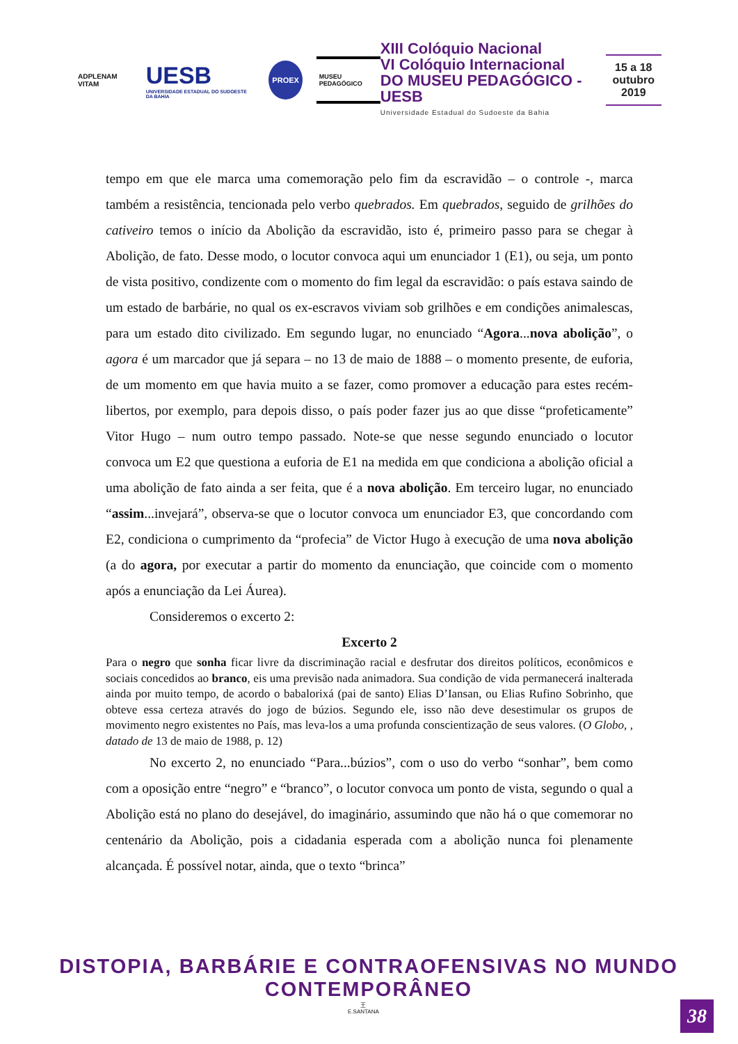ADPLENAM VITAM UESB
UNIVERSIDADE ESTADUAL DO SUDOESTE DA BAHIA
PROEX
MUSEU PEDAGÓGICO
XIII Colóquio Nacional
VI Colóquio Internacional
DO MUSEU PEDAGÓGICO - UESB
Universidade Estadual do Sudoeste da Bahia
15 a 18
outubro
2019
tempo em que ele marca uma comemoração pelo fim da escravidão – o controle -, marca também a resistência, tencionada pelo verbo quebrados. Em quebrados, seguido de grilhões do cativeiro temos o início da Abolição da escravidão, isto é, primeiro passo para se chegar à Abolição, de fato. Desse modo, o locutor convoca aqui um enunciador 1 (E1), ou seja, um ponto de vista positivo, condizente com o momento do fim legal da escravidão: o país estava saindo de um estado de barbárie, no qual os ex-escravos viviam sob grilhões e em condições animalescas, para um estado dito civilizado. Em segundo lugar, no enunciado “Agora...nova abolição”, o agora é um marcador que já separa – no 13 de maio de 1888 – o momento presente, de euforia, de um momento em que havia muito a se fazer, como promover a educação para estes recém-libertos, por exemplo, para depois disso, o país poder fazer jus ao que disse “profeticamente” Vitor Hugo – num outro tempo passado. Note-se que nesse segundo enunciado o locutor convoca um E2 que questiona a euforia de E1 na medida em que condiciona a abolição oficial a uma abolição de fato ainda a ser feita, que é a nova abolição. Em terceiro lugar, no enunciado “assim...invejará”, observa-se que o locutor convoca um enunciador E3, que concordando com E2, condiciona o cumprimento da “profecia” de Victor Hugo à execução de uma nova abolição (a do agora, por executar a partir do momento da enunciação, que coincide com o momento após a enunciação da Lei Áurea).
Consideremos o excerto 2:
Excerto 2
Para o negro que sonha ficar livre da discriminação racial e desfrutar dos direitos políticos, econômicos e sociais concedidos ao branco, eis uma previsão nada animadora. Sua condição de vida permanecerá inalterada ainda por muito tempo, de acordo o babalorixá (pai de santo) Elias D’Iansan, ou Elias Rufino Sobrinho, que obteve essa certeza através do jogo de búzios. Segundo ele, isso não deve desestimular os grupos de movimento negro existentes no País, mas leva-los a uma profunda conscientização de seus valores. (O Globo, , datado de 13 de maio de 1988, p. 12)
No excerto 2, no enunciado “Para...búzios”, com o uso do verbo “sonhar”, bem como com a oposição entre “negro” e “branco”, o locutor convoca um ponto de vista, segundo o qual a Abolição está no plano do desejável, do imaginário, assumindo que não há o que comemorar no centenário da Abolição, pois a cidadania esperada com a abolição nunca foi plenamente alcançada. É possível notar, ainda, que o texto “brinca”
DISTOPIA, BARBÁRIE E CONTRAOFENSIVAS NO MUNDO CONTEMPORÂNEO
王
E.SANTANA
38